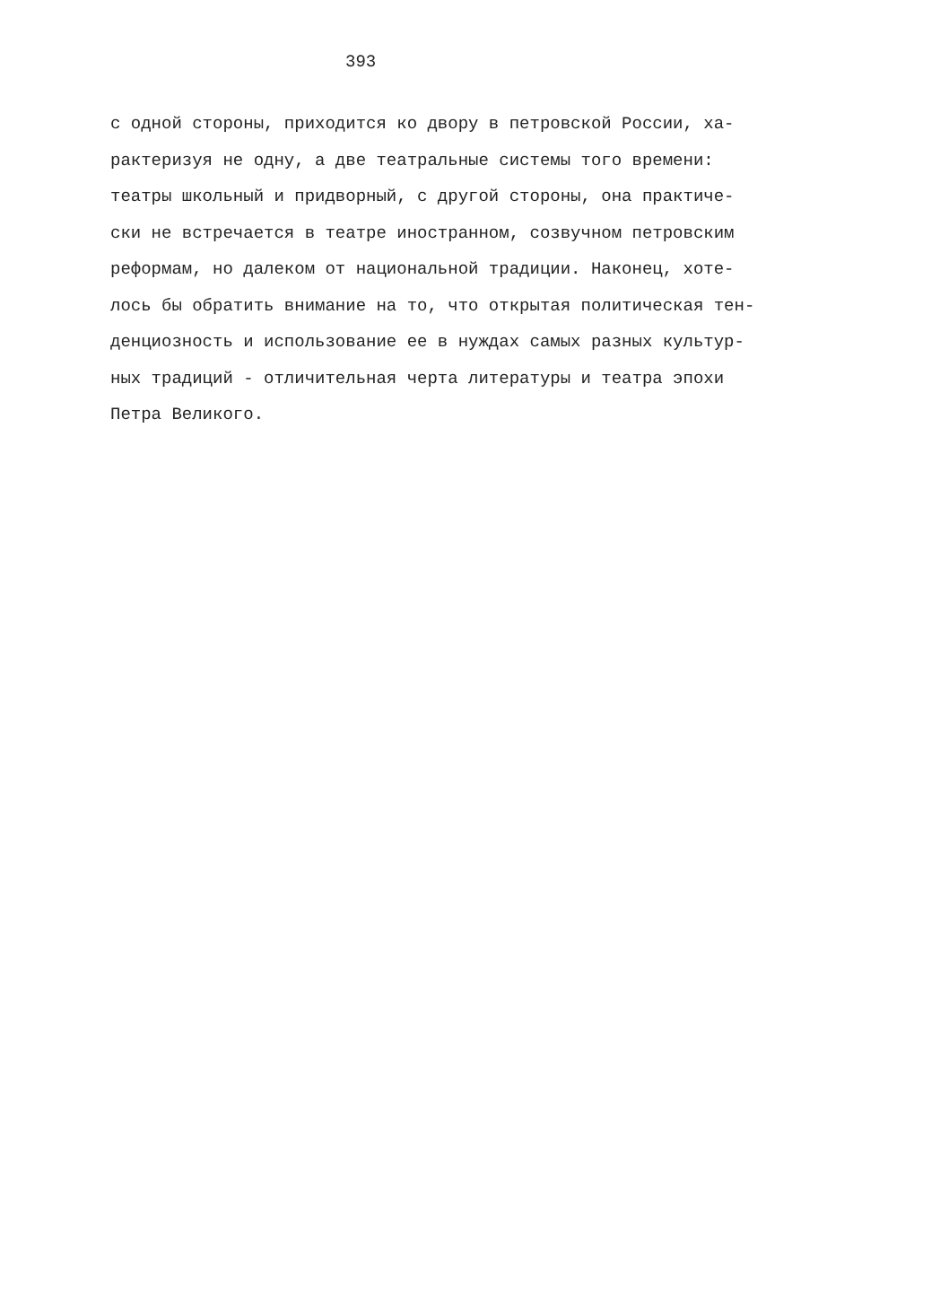393
с одной стороны, приходится ко двору в петровской России, ха-
рактеризуя не одну, а две театральные системы того времени:
театры школьный и придворный, с другой стороны, она практиче-
ски не встречается в театре иностранном, созвучном петровским
реформам, но далеком от национальной традиции. Наконец, хоте-
лось бы обратить внимание на то, что открытая политическая тен-
денциозность и использование ее в нуждах самых разных культур-
ных традиций - отличительная черта литературы и театра эпохи
Петра Великого.